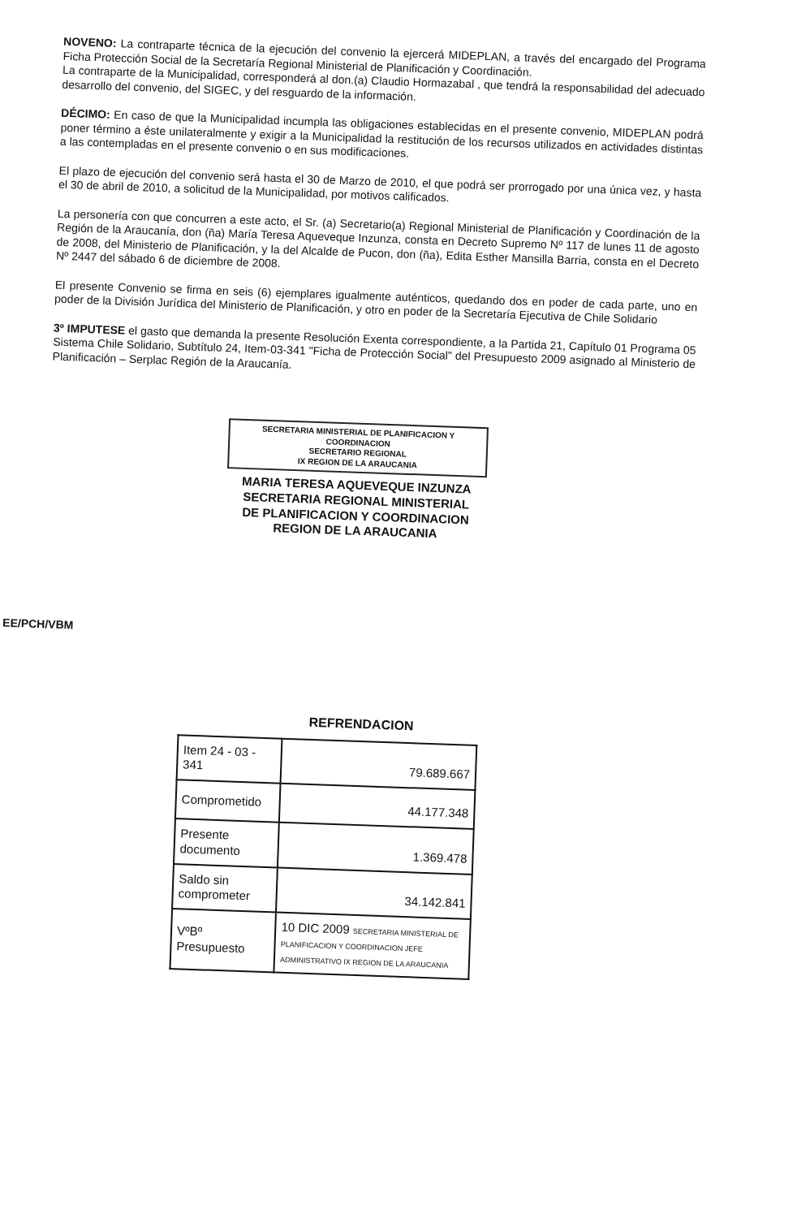NOVENO: La contraparte técnica de la ejecución del convenio la ejercerá MIDEPLAN, a través del encargado del Programa Ficha Protección Social de la Secretaría Regional Ministerial de Planificación y Coordinación.
La contraparte de la Municipalidad, corresponderá al don.(a) Claudio Hormazabal , que tendrá la responsabilidad del adecuado desarrollo del convenio, del SIGEC, y del resguardo de la información.
DÉCIMO: En caso de que la Municipalidad incumpla las obligaciones establecidas en el presente convenio, MIDEPLAN podrá poner término a éste unilateralmente y exigir a la Municipalidad la restitución de los recursos utilizados en actividades distintas a las contempladas en el presente convenio o en sus modificaciones.
El plazo de ejecución del convenio será hasta el 30 de Marzo de 2010, el que podrá ser prorrogado por una única vez, y hasta el 30 de abril de 2010, a solicitud de la Municipalidad, por motivos calificados.
La personería con que concurren a este acto, el Sr. (a) Secretario(a) Regional Ministerial de Planificación y Coordinación de la Región de la Araucanía, don (ña) María Teresa Aqueveque Inzunza, consta en Decreto Supremo Nº 117 de lunes 11 de agosto de 2008, del Ministerio de Planificación, y la del Alcalde de Pucon, don (ña), Edita Esther Mansilla Barria, consta en el Decreto Nº 2447 del sábado 6 de diciembre de 2008.
El presente Convenio se firma en seis (6) ejemplares igualmente auténticos, quedando dos en poder de cada parte, uno en poder de la División Jurídica del Ministerio de Planificación, y otro en poder de la Secretaría Ejecutiva de Chile Solidario
3º IMPUTESE el gasto que demanda la presente Resolución Exenta correspondiente, a la Partida 21, Capítulo 01 Programa 05 Sistema Chile Solidario, Subtítulo 24, Item-03-341 "Ficha de Protección Social" del Presupuesto 2009 asignado al Ministerio de Planificación – Serplac Región de la Araucanía.
SECRETARIA MINISTERIAL DE PLANIFICACION Y COORDINACION
SECRETARIO REGIONAL
IX REGION DE LA ARAUCANIA
MARIA TERESA AQUEVEQUE INZUNZA
SECRETARIA REGIONAL MINISTERIAL
DE PLANIFICACION Y COORDINACION
REGION DE LA ARAUCANIA
EE/PCH/VBM
REFRENDACION
| Item 24 - 03 - 341 | 79.689.667 |
| Comprometido | 44.177.348 |
| Presente documento | 1.369.478 |
| Saldo sin comprometer | 34.142.841 |
| VºBº Presupuesto | 10 DIC 2009 SECRETARIA MINISTERIAL DE PLANIFICACION Y COORDINACION JEFE ADMINISTRATIVO IX REGION DE LA ARAUCANIA |